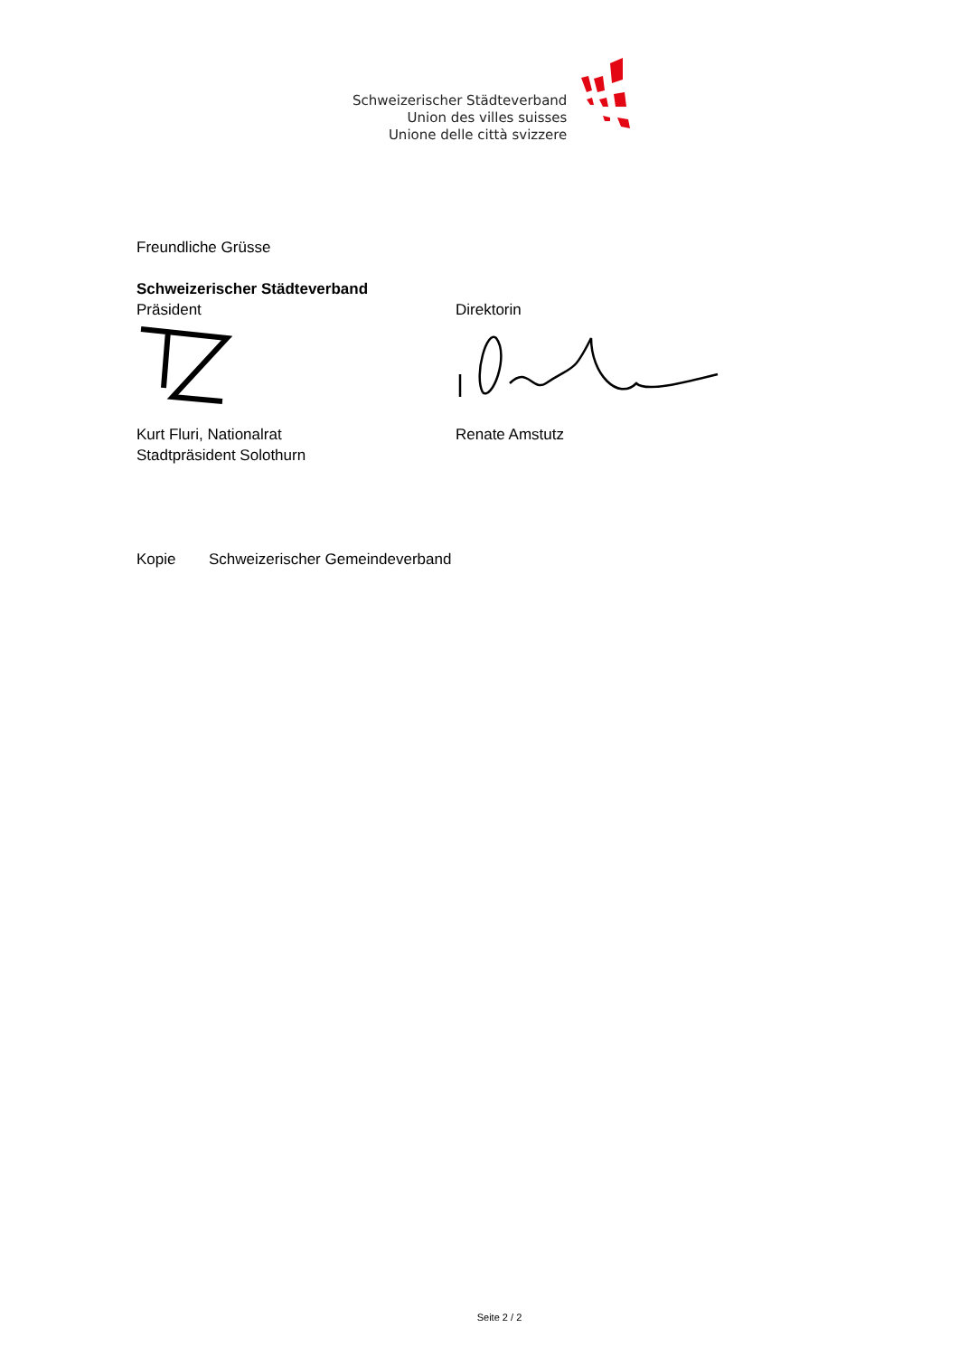Schweizerischer Städteverband
Union des villes suisses
Unione delle città svizzere
Freundliche Grüsse
Schweizerischer Städteverband
Präsident Direktorin
Kurt Fluri, Nationalrat
Stadtpräsident Solothurn
Renate Amstutz
Kopie Schweizerischer Gemeindeverband
Seite 2 / 2